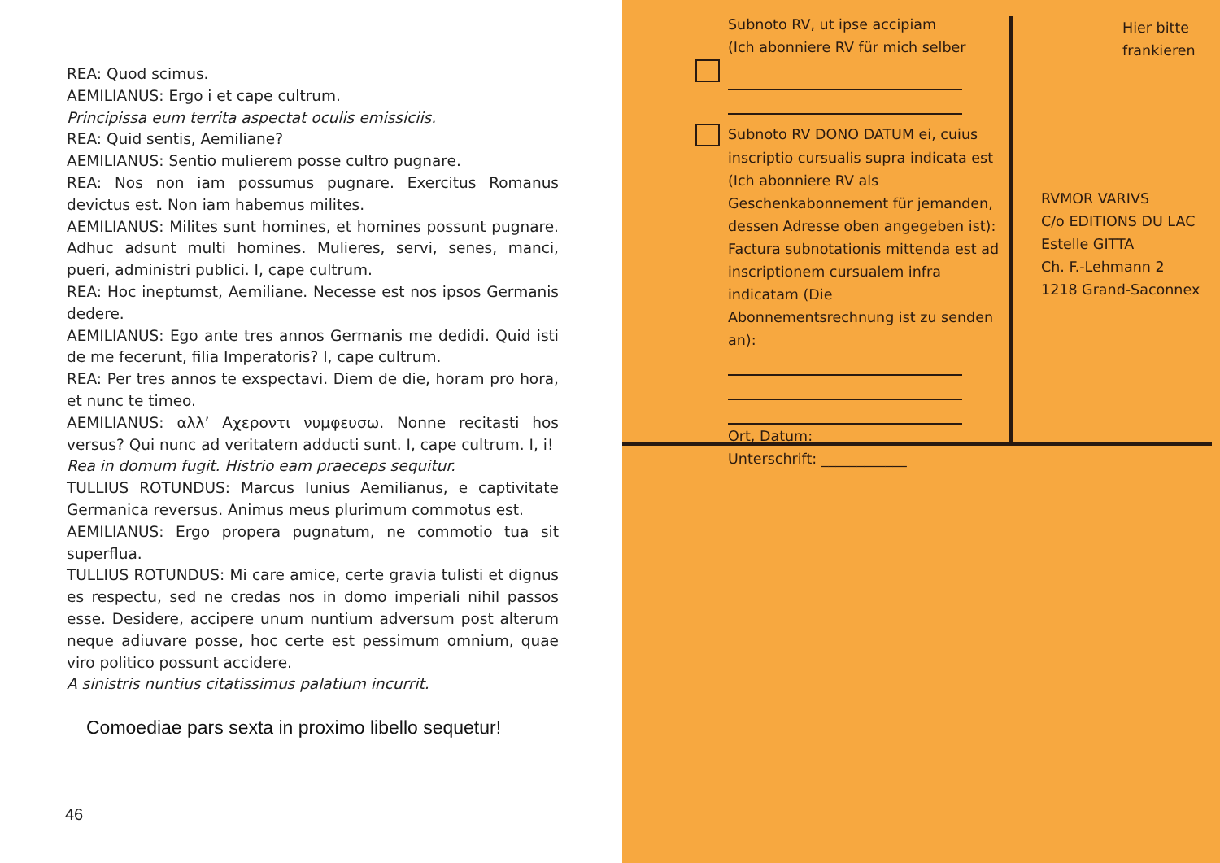REA: Quod scimus.
AEMILIANUS: Ergo i et cape cultrum.
Principissa eum territa aspectat oculis emissiciis.
REA: Quid sentis, Aemiliane?
AEMILIANUS: Sentio mulierem posse cultro pugnare.
REA: Nos non iam possumus pugnare. Exercitus Romanus devictus est. Non iam habemus milites.
AEMILIANUS: Milites sunt homines, et homines possunt pugnare. Adhuc adsunt multi homines. Mulieres, servi, senes, manci, pueri, administri publici. I, cape cultrum.
REA: Hoc ineptumst, Aemiliane. Necesse est nos ipsos Germanis dedere.
AEMILIANUS: Ego ante tres annos Germanis me dedidi. Quid isti de me fecerunt, filia Imperatoris? I, cape cultrum.
REA: Per tres annos te exspectavi. Diem de die, horam pro hora, et nunc te timeo.
AEMILIANUS: αλλ’ Αχεροντι νυμφευσω. Nonne recitasti hos versus? Qui nunc ad veritatem adducti sunt. I, cape cultrum. I, i!
Rea in domum fugit. Histrio eam praeceps sequitur.
TULLIUS ROTUNDUS: Marcus Iunius Aemilianus, e captivitate Germanica reversus. Animus meus plurimum commotus est.
AEMILIANUS: Ergo propera pugnatum, ne commotio tua sit superflua.
TULLIUS ROTUNDUS: Mi care amice, certe gravia tulisti et dignus es respectu, sed ne credas nos in domo imperiali nihil passos esse. Desidere, accipere unum nuntium adversum post alterum neque adiuvare posse, hoc certe est pessimum omnium, quae viro politico possunt accidere.
A sinistris nuntius citatissimus palatium incurrit.
Comoediae pars sexta in proximo libello sequetur!
46
Subnoto RV, ut ipse accipiam
(Ich abonniere RV für mich selber
Subnoto RV DONO DATUM ei, cuius
inscriptio cursualis supra indicata est
(Ich abonniere RV als Geschenkabonnement für jemanden, dessen Adresse oben angegeben ist):
Factura subnotationis mittenda est ad inscriptionem cursualem infra indicatam (Die Abonnementsrechnung ist zu senden an):
Ort, Datum: ____________
Unterschrift: ____________
Hier bitte
frankieren
RVMOR VARIVS
C/o EDITIONS DU LAC
Estelle GITTA
Ch. F.-Lehmann 2
1218 Grand-Saconnex